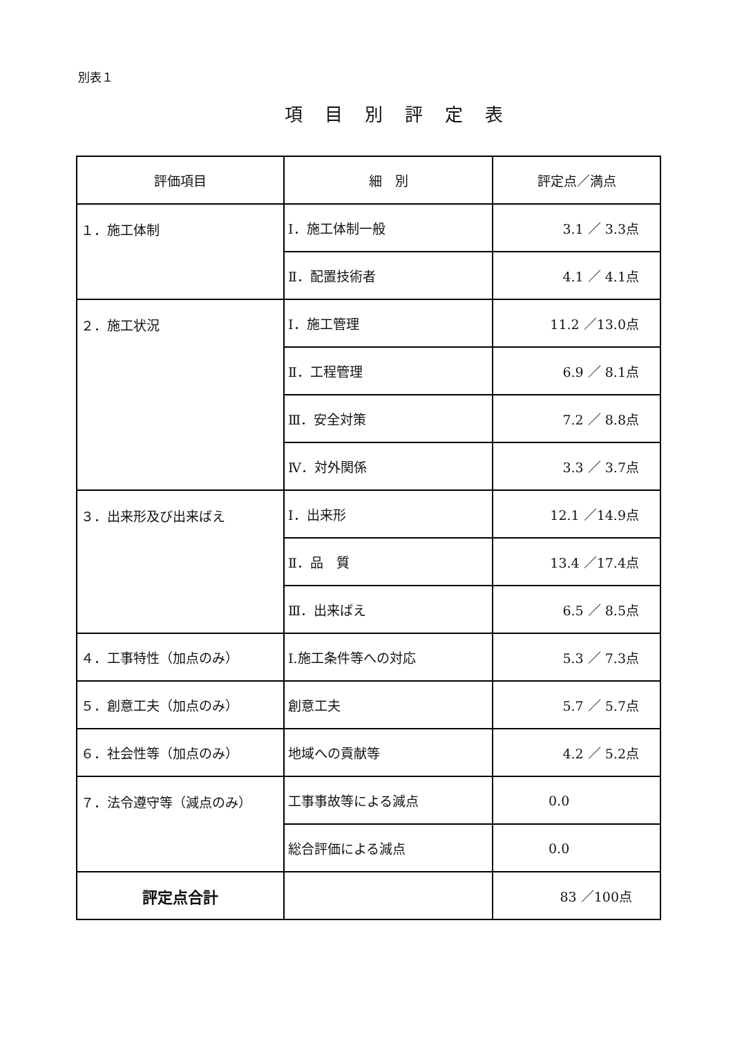別表１
項目別評定表
| 評価項目 | 細 別 | 評定点／満点 |
| --- | --- | --- |
| １．施工体制 | Ⅰ．施工体制一般 | 3.1 ／ 3.3点 |
| | Ⅱ．配置技術者 | 4.1 ／ 4.1点 |
| ２．施工状況 | Ⅰ．施工管理 | 11.2 ／13.0点 |
| | Ⅱ．工程管理 | 6.9 ／ 8.1点 |
| | Ⅲ．安全対策 | 7.2 ／ 8.8点 |
| | Ⅳ．対外関係 | 3.3 ／ 3.7点 |
| ３．出来形及び出来ばえ | Ⅰ．出来形 | 12.1 ／14.9点 |
| | Ⅱ．品 質 | 13.4 ／17.4点 |
| | Ⅲ．出来ばえ | 6.5 ／ 8.5点 |
| ４．工事特性（加点のみ） | Ⅰ.施工条件等への対応 | 5.3 ／ 7.3点 |
| ５．創意工夫（加点のみ） | 創意工夫 | 5.7 ／ 5.7点 |
| ６．社会性等（加点のみ） | 地域への貢献等 | 4.2 ／ 5.2点 |
| ７．法令遵守等（減点のみ） | 工事事故等による減点 | 0.0 |
| | 総合評価による減点 | 0.0 |
| 評定点合計 | | 83 ／100点 |